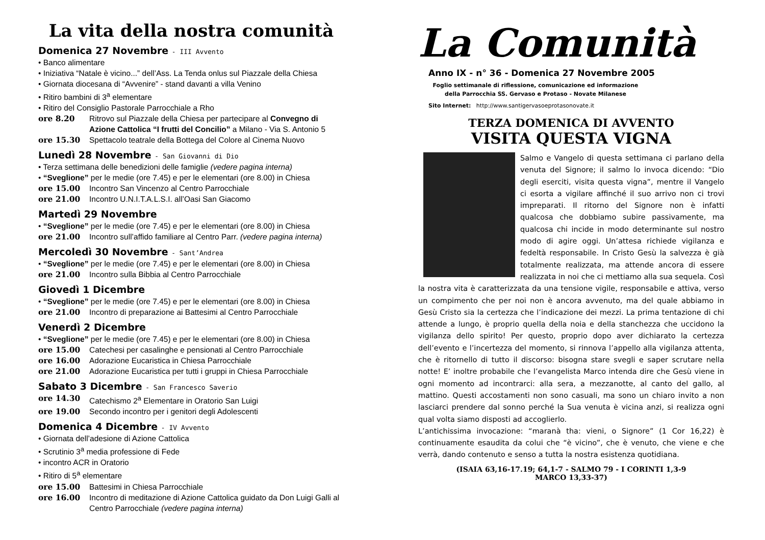La vita della nostra comunità
Domenica 27 Novembre - III Avvento
• Banco alimentare
• Iniziativa “Natale è vicino...” dell’Ass. La Tenda onlus sul Piazzale della Chiesa
• Giornata diocesana di “Avvenire” - stand davanti a villa Venino
• Ritiro bambini di 3<sup>a</sup> elementare
• Ritiro del Consiglio Pastorale Parrocchiale a Rho
ore 8.20 Ritrovo sul Piazzale della Chiesa per partecipare al Convegno di Azione Cattolica “I frutti del Concilio” a Milano - Via S. Antonio 5
ore 15.30 Spettacolo teatrale della Bottega del Colore al Cinema Nuovo
Lunedì 28 Novembre - San Giovanni di Dio
• Terza settimana delle benedizioni delle famiglie (vedere pagina interna)
• “Sveglione” per le medie (ore 7.45) e per le elementari (ore 8.00) in Chiesa
ore 15.00 Incontro San Vincenzo al Centro Parrocchiale
ore 21.00 Incontro U.N.I.T.A.L.S.I. all’Oasi San Giacomo
Martedì 29 Novembre
• “Sveglione” per le medie (ore 7.45) e per le elementari (ore 8.00) in Chiesa
ore 21.00 Incontro sull’affido familiare al Centro Parr. (vedere pagina interna)
Mercoledì 30 Novembre - Sant’Andrea
• “Sveglione” per le medie (ore 7.45) e per le elementari (ore 8.00) in Chiesa
ore 21.00 Incontro sulla Bibbia al Centro Parrocchiale
Giovedì 1 Dicembre
• “Sveglione” per le medie (ore 7.45) e per le elementari (ore 8.00) in Chiesa
ore 21.00 Incontro di preparazione ai Battesimi al Centro Parrocchiale
Venerdì 2 Dicembre
• “Sveglione” per le medie (ore 7.45) e per le elementari (ore 8.00) in Chiesa
ore 15.00 Catechesi per casalinghe e pensionati al Centro Parrocchiale
ore 16.00 Adorazione Eucaristica in Chiesa Parrocchiale
ore 21.00 Adorazione Eucaristica per tutti i gruppi in Chiesa Parrocchiale
Sabato 3 Dicembre - San Francesco Saverio
ore 14.30 Catechismo 2<sup>a</sup> Elementare in Oratorio San Luigi
ore 19.00 Secondo incontro per i genitori degli Adolescenti
Domenica 4 Dicembre - IV Avvento
• Giornata dell’adesione di Azione Cattolica
• Scrutinio 3<sup>a</sup> media professione di Fede
• incontro ACR in Oratorio
• Ritiro di 5<sup>a</sup> elementare
ore 15.00 Battesimi in Chiesa Parrocchiale
ore 16.00 Incontro di meditazione di Azione Cattolica guidato da Don Luigi Galli al Centro Parrocchiale (vedere pagina interna)
La Comunità
Anno IX - n° 36 - Domenica 27 Novembre 2005
Foglio settimanale di riflessione, comunicazione ed informazione
della Parrocchia SS. Gervaso e Protaso - Novate Milanese
Sito Internet: http://www.santigervasoeprotasonovate.it
TERZA DOMENICA DI AVVENTO
VISITA QUESTA VIGNA
Salmo e Vangelo di questa settimana ci parlano della venuta del Signore; il salmo lo invoca dicendo: “Dio degli eserciti, visita questa vigna”, mentre il Vangelo ci esorta a vigilare affinché il suo arrivo non ci trovi impreparati. Il ritorno del Signore non è infatti qualcosa che dobbiamo subire passivamente, ma qualcosa chi incide in modo determinante sul nostro modo di agire oggi. Un’attesa richiede vigilanza e fedeltà responsabile. In Cristo Gesù la salvezza è già totalmente realizzata, ma attende ancora di essere realizzata in noi che ci mettiamo alla sua sequela. Così la nostra vita è caratterizzata da una tensione vigile, responsabile e attiva, verso un compimento che per noi non è ancora avvenuto, ma del quale abbiamo in Gesù Cristo sia la certezza che l’indicazione dei mezzi. La prima tentazione di chi attende a lungo, è proprio quella della noia e della stanchezza che uccidono la vigilanza dello spirito! Per questo, proprio dopo aver dichiarato la certezza dell’evento e l’incertezza del momento, si rinnova l’appello alla vigilanza attenta, che è ritornello di tutto il discorso: bisogna stare svegli e saper scrutare nella notte! E’ inoltre probabile che l’evangelista Marco intenda dire che Gesù viene in ogni momento ad incontrarci: alla sera, a mezzanotte, al canto del gallo, al mattino. Questi accostamenti non sono casuali, ma sono un chiaro invito a non lasciarci prendere dal sonno perché la Sua venuta è vicina anzi, si realizza ogni qual volta siamo disposti ad accoglierlo.
L’antichissima invocazione: “maranà tha: vieni, o Signore” (1 Cor 16,22) è continuamente esaudita da colui che “è vicino”, che è venuto, che viene e che verrà, dando contenuto e senso a tutta la nostra esistenza quotidiana.
(ISAIA 63,16-17.19; 64,1-7 - SALMO 79 - I CORINTI 1,3-9
MARCO 13,33-37)